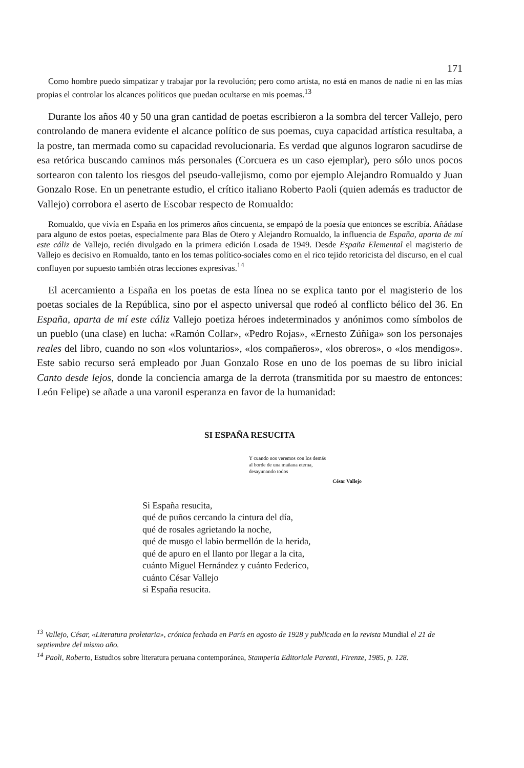171
Como hombre puedo simpatizar y trabajar por la revolución; pero como artista, no está en manos de nadie ni en las mías propias el controlar los alcances políticos que puedan ocultarse en mis poemas.<sup>13</sup>
Durante los años 40 y 50 una gran cantidad de poetas escribieron a la sombra del tercer Vallejo, pero controlando de manera evidente el alcance político de sus poemas, cuya capacidad artística resultaba, a la postre, tan mermada como su capacidad revolucionaria. Es verdad que algunos lograron sacudirse de esa retórica buscando caminos más personales (Corcuera es un caso ejemplar), pero sólo unos pocos sortearon con talento los riesgos del pseudo-vallejismo, como por ejemplo Alejandro Romualdo y Juan Gonzalo Rose. En un penetrante estudio, el crítico italiano Roberto Paoli (quien además es traductor de Vallejo) corrobora el aserto de Escobar respecto de Romualdo:
Romualdo, que vivía en España en los primeros años cincuenta, se empapó de la poesía que entonces se escribía. Añádase para alguno de estos poetas, especialmente para Blas de Otero y Alejandro Romualdo, la influencia de España, aparta de mí este cáliz de Vallejo, recién divulgado en la primera edición Losada de 1949. Desde España Elemental el magisterio de Vallejo es decisivo en Romualdo, tanto en los temas político-sociales como en el rico tejido retoricista del discurso, en el cual confluyen por supuesto también otras lecciones expresivas.<sup>14</sup>
El acercamiento a España en los poetas de esta línea no se explica tanto por el magisterio de los poetas sociales de la República, sino por el aspecto universal que rodeó al conflicto bélico del 36. En España, aparta de mí este cáliz Vallejo poetiza héroes indeterminados y anónimos como símbolos de un pueblo (una clase) en lucha: «Ramón Collar», «Pedro Rojas», «Ernesto Zúñiga» son los personajes reales del libro, cuando no son «los voluntarios», «los compañeros», «los obreros», o «los mendigos». Este sabio recurso será empleado por Juan Gonzalo Rose en uno de los poemas de su libro inicial Canto desde lejos, donde la conciencia amarga de la derrota (transmitida por su maestro de entonces: León Felipe) se añade a una varonil esperanza en favor de la humanidad:
SI ESPAÑA RESUCITA
Y cuando nos veremos con los demás
al borde de una mañana eterna,
desayunando todos
César Vallejo
Si España resucita,
qué de puños cercando la cintura del día,
qué de rosales agrietando la noche,
qué de musgo el labio bermellón de la herida,
qué de apuro en el llanto por llegar a la cita,
cuánto Miguel Hernández y cuánto Federico,
cuánto César Vallejo
si España resucita.
<sup>13</sup> Vallejo, César, «Literatura proletaria», crónica fechada en París en agosto de 1928 y publicada en la revista Mundial el 21 de septiembre del mismo año.
<sup>14</sup> Paoli, Roberto, Estudios sobre literatura peruana contemporánea, Stamperia Editoriale Parenti, Firenze, 1985, p. 128.